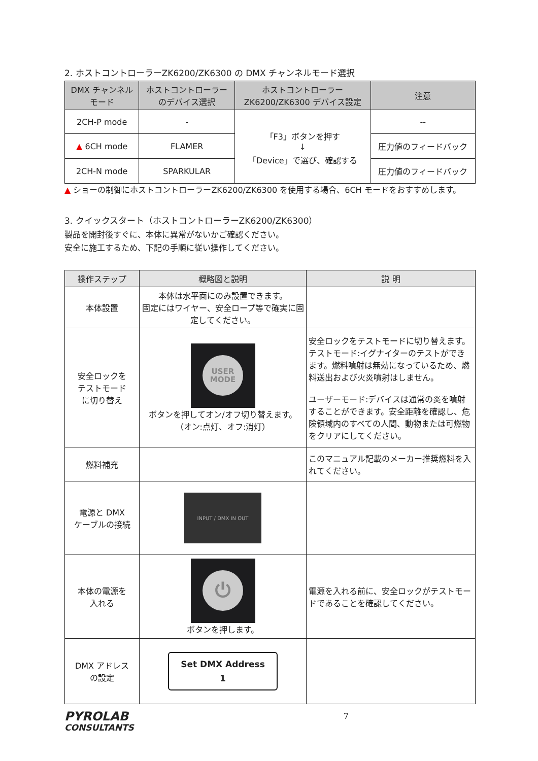2. ホストコントローラーZK6200/ZK6300 の DMX チャンネルモード選択
| DMX チャンネル モード | ホストコントローラー のデバイス選択 | ホストコントローラー ZK6200/ZK6300 デバイス設定 | 注意 |
| --- | --- | --- | --- |
| 2CH-P mode | - | 「F3」ボタンを押す ↓ 「Device」で選び、確認する | -- |
| ▲ 6CH mode | FLAMER | | 圧力値のフィードバック |
| 2CH-N mode | SPARKULAR | | 圧力値のフィードバック |
▲ ショーの制御にホストコントローラーZK6200/ZK6300 を使用する場合、6CH モードをおすすめします。
3. クイックスタート（ホストコントローラーZK6200/ZK6300）
製品を開封後すぐに、本体に異常がないかご確認ください。
安全に施工するため、下記の手順に従い操作してください。
| 操作ステップ | 概略図と説明 | 説 明 |
| --- | --- | --- |
| 本体設置 | 本体は水平面にのみ設置できます。 固定にはワイヤー、安全ロープ等で確実に固定してください。 | |
| 安全ロックを テストモード に切り替え | USER MODE ボタンを押してオン/オフ切り替えます。 （オン:点灯、オフ:消灯） | 安全ロックをテストモードに切り替えます。テストモード:イグナイターのテストができます。燃料噴射は無効になっているため、燃料送出および火炎噴射はしません。 ユーザーモード:デバイスは通常の炎を噴射することができます。安全距離を確認し、危険領域内のすべての人間、動物または可燃物をクリアにしてください。 |
| 燃料補充 | | このマニュアル記載のメーカー推奨燃料を入れてください。 |
| 電源と DMX ケーブルの接続 | INPUT / DMX IN OUT | |
| 本体の電源を 入れる | ⏻ ボタンを押します。 | 電源を入れる前に、安全ロックがテストモードであることを確認してください。 |
| DMX アドレス の設定 | Set DMX Address 1 | |
PYROLAB
CONSULTANTS
7